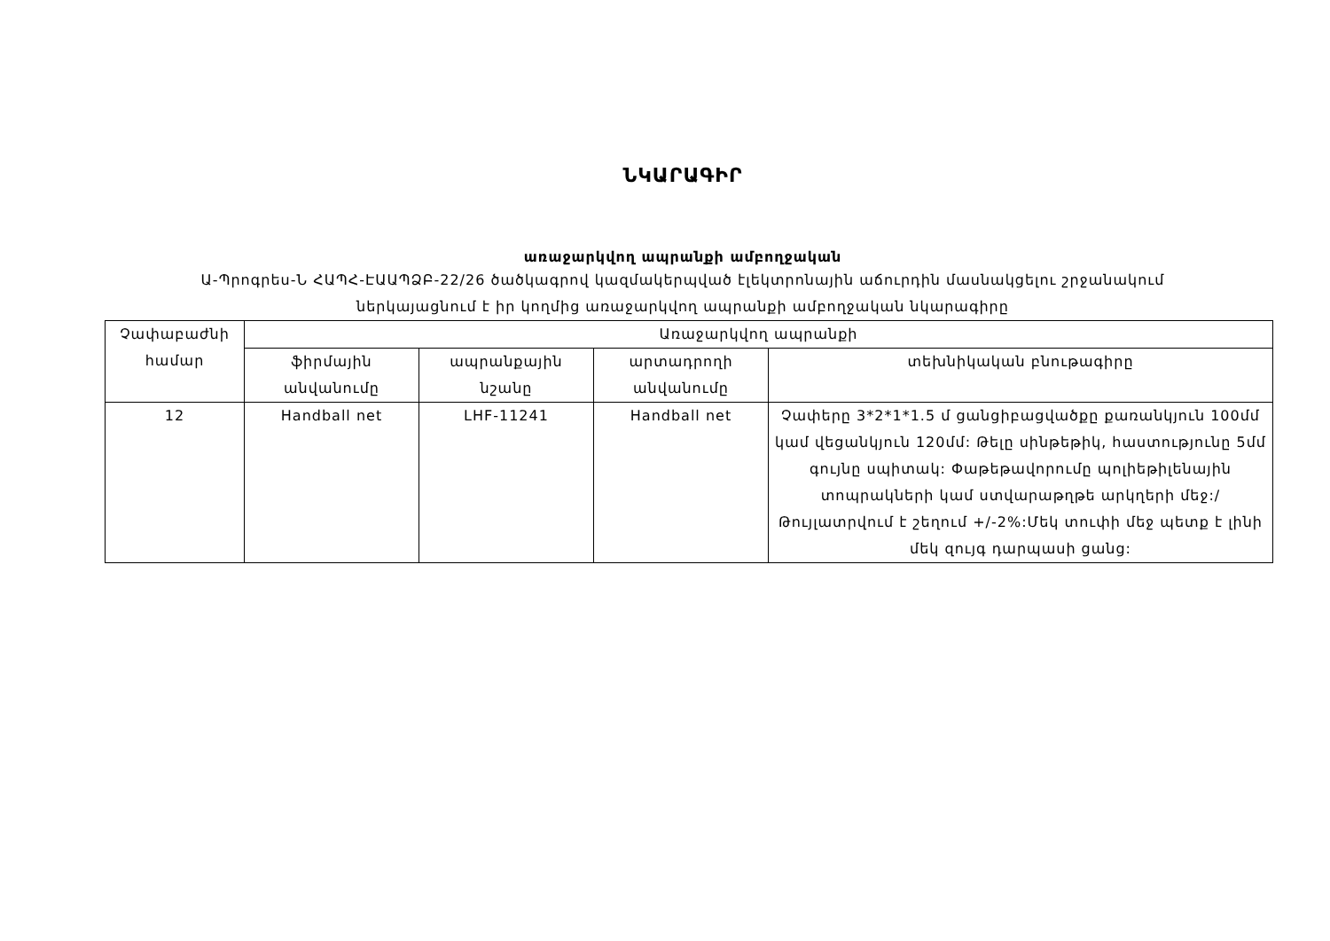ՆԿԱՐԱԳԻՐ
առաջարկվող ապրանքի ամբողջական
Ա-Պրոգրես-Ն ՀԱՊՀ-ԷԱԱՊՁԲ-22/26 ծածկագրով կազմակերպված էլեկտրոնային աճուրդին մասնակցելու շրջանակում
ներկայացնում է իր կողմից առաջարկվող ապրանքի ամբողջական նկարագիրը
| Չափաբաժնի համար | Առաջարկվող ապրանքի | | | |
| | ֆիրմային անվանումը | ապրանքային նշանը | արտադրողի անվանումը | տեխնիկական բնութագիրը |
| 12 | Handball net | LHF-11241 | Handball net | Չափերը 3*2*1*1.5 մ ցանցիբացվածքը քառանկյուն 100մմ կամ վեցանկյուն 120մմ: Թելը սինթեթիկ, հաստությունը 5մմ գույնը սպիտակ: Փաթեթավորումը պոլիեթիլենային տոպրակների կամ ստվարաթղթե արկղերի մեջ:/Թույլատրվում է շեղում +/-2%:Մեկ տուփի մեջ պետք է լինի մեկ զույգ դարպասի ցանց: |